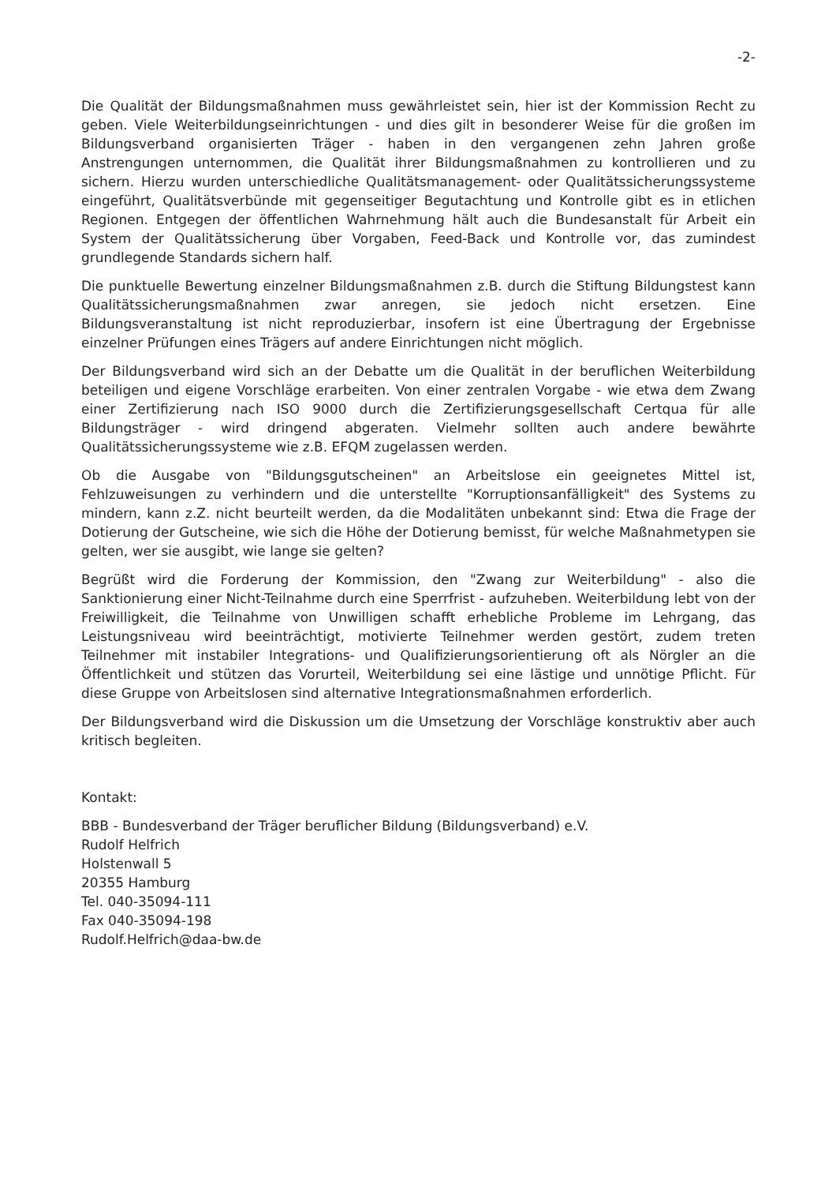-2-
Die Qualität der Bildungsmaßnahmen muss gewährleistet sein, hier ist der Kommission Recht zu geben. Viele Weiterbildungseinrichtungen - und dies gilt in besonderer Weise für die großen im Bildungsverband organisierten Träger - haben in den vergangenen zehn Jahren große Anstrengungen unternommen, die Qualität ihrer Bildungsmaßnahmen zu kontrollieren und zu sichern. Hierzu wurden unterschiedliche Qualitätsmanagement- oder Qualitätssicherungssysteme eingeführt, Qualitätsverbünde mit gegenseitiger Begutachtung und Kontrolle gibt es in etlichen Regionen. Entgegen der öffentlichen Wahrnehmung hält auch die Bundesanstalt für Arbeit ein System der Qualitätssicherung über Vorgaben, Feed-Back und Kontrolle vor, das zumindest grundlegende Standards sichern half.
Die punktuelle Bewertung einzelner Bildungsmaßnahmen z.B. durch die Stiftung Bildungstest kann Qualitätssicherungsmaßnahmen zwar anregen, sie jedoch nicht ersetzen. Eine Bildungsveranstaltung ist nicht reproduzierbar, insofern ist eine Übertragung der Ergebnisse einzelner Prüfungen eines Trägers auf andere Einrichtungen nicht möglich.
Der Bildungsverband wird sich an der Debatte um die Qualität in der beruflichen Weiterbildung beteiligen und eigene Vorschläge erarbeiten. Von einer zentralen Vorgabe - wie etwa dem Zwang einer Zertifizierung nach ISO 9000 durch die Zertifizierungsgesellschaft Certqua für alle Bildungsträger - wird dringend abgeraten. Vielmehr sollten auch andere bewährte Qualitätssicherungssysteme wie z.B. EFQM zugelassen werden.
Ob die Ausgabe von "Bildungsgutscheinen" an Arbeitslose ein geeignetes Mittel ist, Fehlzuweisungen zu verhindern und die unterstellte "Korruptionsanfälligkeit" des Systems zu mindern, kann z.Z. nicht beurteilt werden, da die Modalitäten unbekannt sind: Etwa die Frage der Dotierung der Gutscheine, wie sich die Höhe der Dotierung bemisst, für welche Maßnahmetypen sie gelten, wer sie ausgibt, wie lange sie gelten?
Begrüßt wird die Forderung der Kommission, den "Zwang zur Weiterbildung" - also die Sanktionierung einer Nicht-Teilnahme durch eine Sperrfrist - aufzuheben. Weiterbildung lebt von der Freiwilligkeit, die Teilnahme von Unwilligen schafft erhebliche Probleme im Lehrgang, das Leistungsniveau wird beeinträchtigt, motivierte Teilnehmer werden gestört, zudem treten Teilnehmer mit instabiler Integrations- und Qualifizierungsorientierung oft als Nörgler an die Öffentlichkeit und stützen das Vorurteil, Weiterbildung sei eine lästige und unnötige Pflicht. Für diese Gruppe von Arbeitslosen sind alternative Integrationsmaßnahmen erforderlich.
Der Bildungsverband wird die Diskussion um die Umsetzung der Vorschläge konstruktiv aber auch kritisch begleiten.
Kontakt:
BBB - Bundesverband der Träger beruflicher Bildung (Bildungsverband) e.V.
Rudolf Helfrich
Holstenwall 5
20355 Hamburg
Tel. 040-35094-111
Fax 040-35094-198
Rudolf.Helfrich@daa-bw.de